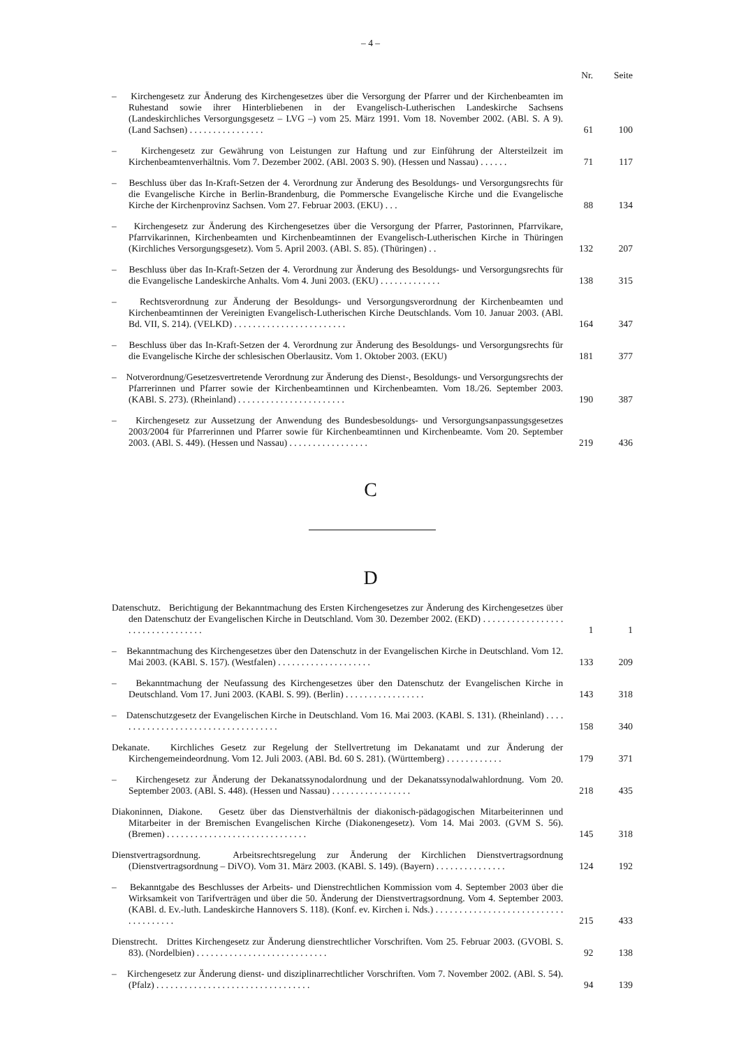– 4 –
| | Nr. | Seite |
| – Kirchengesetz zur Änderung des Kirchengesetzes über die Versorgung der Pfarrer und der Kirchenbeamten im Ruhestand sowie ihrer Hinterbliebenen in der Evangelisch-Lutherischen Landeskirche Sachsens (Landeskirchliches Versorgungsgesetz – LVG –) vom 25. März 1991. Vom 18. November 2002. (ABl. S. A 9). (Land Sachsen) . . . . . . . . . . . . . . . . | 61 | 100 |
| – Kirchengesetz zur Gewährung von Leistungen zur Haftung und zur Einführung der Altersteilzeit im Kirchenbeamtenverhältnis. Vom 7. Dezember 2002. (ABl. 2003 S. 90). (Hessen und Nassau) . . . . . . | 71 | 117 |
| – Beschluss über das In-Kraft-Setzen der 4. Verordnung zur Änderung des Besoldungs- und Versorgungsrechts für die Evangelische Kirche in Berlin-Brandenburg, die Pommersche Evangelische Kirche und die Evangelische Kirche der Kirchenprovinz Sachsen. Vom 27. Februar 2003. (EKU) . . . | 88 | 134 |
| – Kirchengesetz zur Änderung des Kirchengesetzes über die Versorgung der Pfarrer, Pastorinnen, Pfarrvikare, Pfarrvikarinnen, Kirchenbeamten und Kirchenbeamtinnen der Evangelisch-Lutherischen Kirche in Thüringen (Kirchliches Versorgungsgesetz). Vom 5. April 2003. (ABl. S. 85). (Thüringen) . . | 132 | 207 |
| – Beschluss über das In-Kraft-Setzen der 4. Verordnung zur Änderung des Besoldungs- und Versorgungsrechts für die Evangelische Landeskirche Anhalts. Vom 4. Juni 2003. (EKU) . . . . . . . . . . . . . | 138 | 315 |
| – Rechtsverordnung zur Änderung der Besoldungs- und Versorgungsverordnung der Kirchenbeamten und Kirchenbeamtinnen der Vereinigten Evangelisch-Lutherischen Kirche Deutschlands. Vom 10. Januar 2003. (ABl. Bd. VII, S. 214). (VELKD) . . . . . . . . . . . . . . . . . . . . . . . . | 164 | 347 |
| – Beschluss über das In-Kraft-Setzen der 4. Verordnung zur Änderung des Besoldungs- und Versorgungsrechts für die Evangelische Kirche der schlesischen Oberlausitz. Vom 1. Oktober 2003. (EKU) | 181 | 377 |
| – Notverordnung/Gesetzesvertretende Verordnung zur Änderung des Dienst-, Besoldungs- und Versorgungsrechts der Pfarrerinnen und Pfarrer sowie der Kirchenbeamtinnen und Kirchenbeamten. Vom 18./26. September 2003. (KABl. S. 273). (Rheinland) . . . . . . . . . . . . . . . . . . . . . . . | 190 | 387 |
| – Kirchengesetz zur Aussetzung der Anwendung des Bundesbesoldungs- und Versorgungsanpassungsgesetzes 2003/2004 für Pfarrerinnen und Pfarrer sowie für Kirchenbeamtinnen und Kirchenbeamte. Vom 20. September 2003. (ABl. S. 449). (Hessen und Nassau) . . . . . . . . . . . . . . . . . | 219 | 436 |
C
D
| Datenschutz. Berichtigung der Bekanntmachung des Ersten Kirchengesetzes zur Änderung des Kirchengesetzes über den Datenschutz der Evangelischen Kirche in Deutschland. Vom 30. Dezember 2002. (EKD) . . . . . . . . . . . . . . . . . . . . . . . . . . . . . . . . . | 1 | 1 |
| – Bekanntmachung des Kirchengesetzes über den Datenschutz in der Evangelischen Kirche in Deutschland. Vom 12. Mai 2003. (KABl. S. 157). (Westfalen) . . . . . . . . . . . . . . . . . . . . | 133 | 209 |
| – Bekanntmachung der Neufassung des Kirchengesetzes über den Datenschutz der Evangelischen Kirche in Deutschland. Vom 17. Juni 2003. (KABl. S. 99). (Berlin) . . . . . . . . . . . . . . . . . | 143 | 318 |
| – Datenschutzgesetz der Evangelischen Kirche in Deutschland. Vom 16. Mai 2003. (KABl. S. 131). (Rheinland) . . . . . . . . . . . . . . . . . . . . . . . . . . . . . . . . . . . . | 158 | 340 |
| Dekanate. Kirchliches Gesetz zur Regelung der Stellvertretung im Dekanatamt und zur Änderung der Kirchengemeindeordnung. Vom 12. Juli 2003. (ABl. Bd. 60 S. 281). (Württemberg) . . . . . . . . . . . . | 179 | 371 |
| – Kirchengesetz zur Änderung der Dekanatssynodalordnung und der Dekanatssynodalwahlordnung. Vom 20. September 2003. (ABl. S. 448). (Hessen und Nassau) . . . . . . . . . . . . . . . . . | 218 | 435 |
| Diakoninnen, Diakone. Gesetz über das Dienstverhältnis der diakonisch-pädagogischen Mitarbeiterinnen und Mitarbeiter in der Bremischen Evangelischen Kirche (Diakonengesetz). Vom 14. Mai 2003. (GVM S. 56). (Bremen) . . . . . . . . . . . . . . . . . . . . . . . . . . . . . . | 145 | 318 |
| Dienstvertragsordnung. Arbeitsrechtsregelung zur Änderung der Kirchlichen Dienstvertragsordnung (Dienstvertragsordnung – DiVO). Vom 31. März 2003. (KABl. S. 149). (Bayern) . . . . . . . . . . . . . . . | 124 | 192 |
| – Bekanntgabe des Beschlusses der Arbeits- und Dienstrechtlichen Kommission vom 4. September 2003 über die Wirksamkeit von Tarifverträgen und über die 50. Änderung der Dienstvertragsordnung. Vom 4. September 2003. (KABl. d. Ev.-luth. Landeskirche Hannovers S. 118). (Konf. ev. Kirchen i. Nds.) . . . . . . . . . . . . . . . . . . . . . . . . . . . . . . . . . . . . . | 215 | 433 |
| Dienstrecht. Drittes Kirchengesetz zur Änderung dienstrechtlicher Vorschriften. Vom 25. Februar 2003. (GVOBl. S. 83). (Nordelbien) . . . . . . . . . . . . . . . . . . . . . . . . . . . . | 92 | 138 |
| – Kirchengesetz zur Änderung dienst- und disziplinarrechtlicher Vorschriften. Vom 7. November 2002. (ABl. S. 54). (Pfalz) . . . . . . . . . . . . . . . . . . . . . . . . . . . . . . . . . | 94 | 139 |